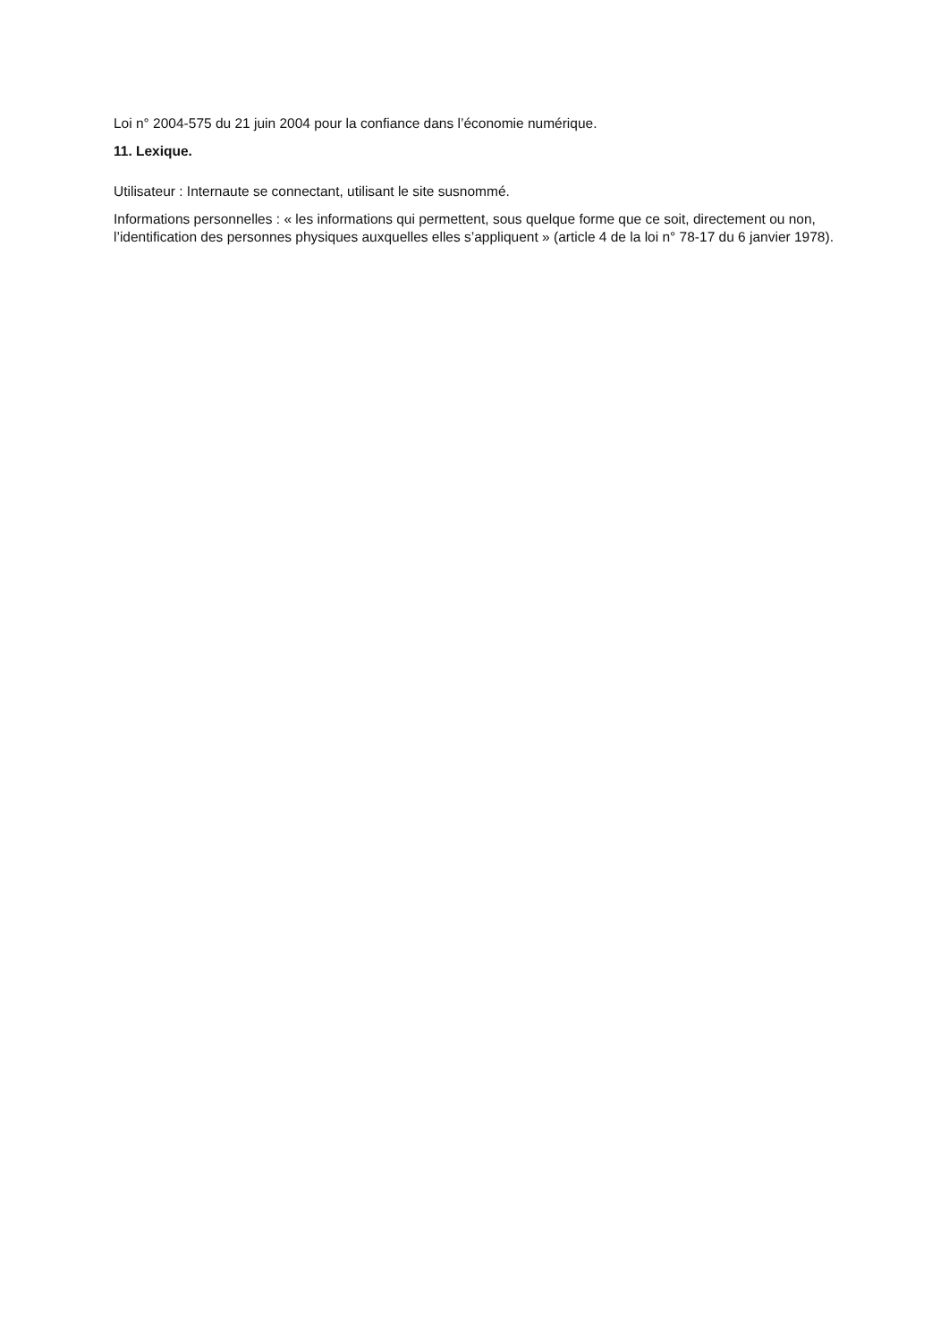Loi n° 2004-575 du 21 juin 2004 pour la confiance dans l’économie numérique.
11. Lexique.
Utilisateur : Internaute se connectant, utilisant le site susnommé.
Informations personnelles : « les informations qui permettent, sous quelque forme que ce soit, directement ou non, l’identification des personnes physiques auxquelles elles s’appliquent » (article 4 de la loi n° 78-17 du 6 janvier 1978).